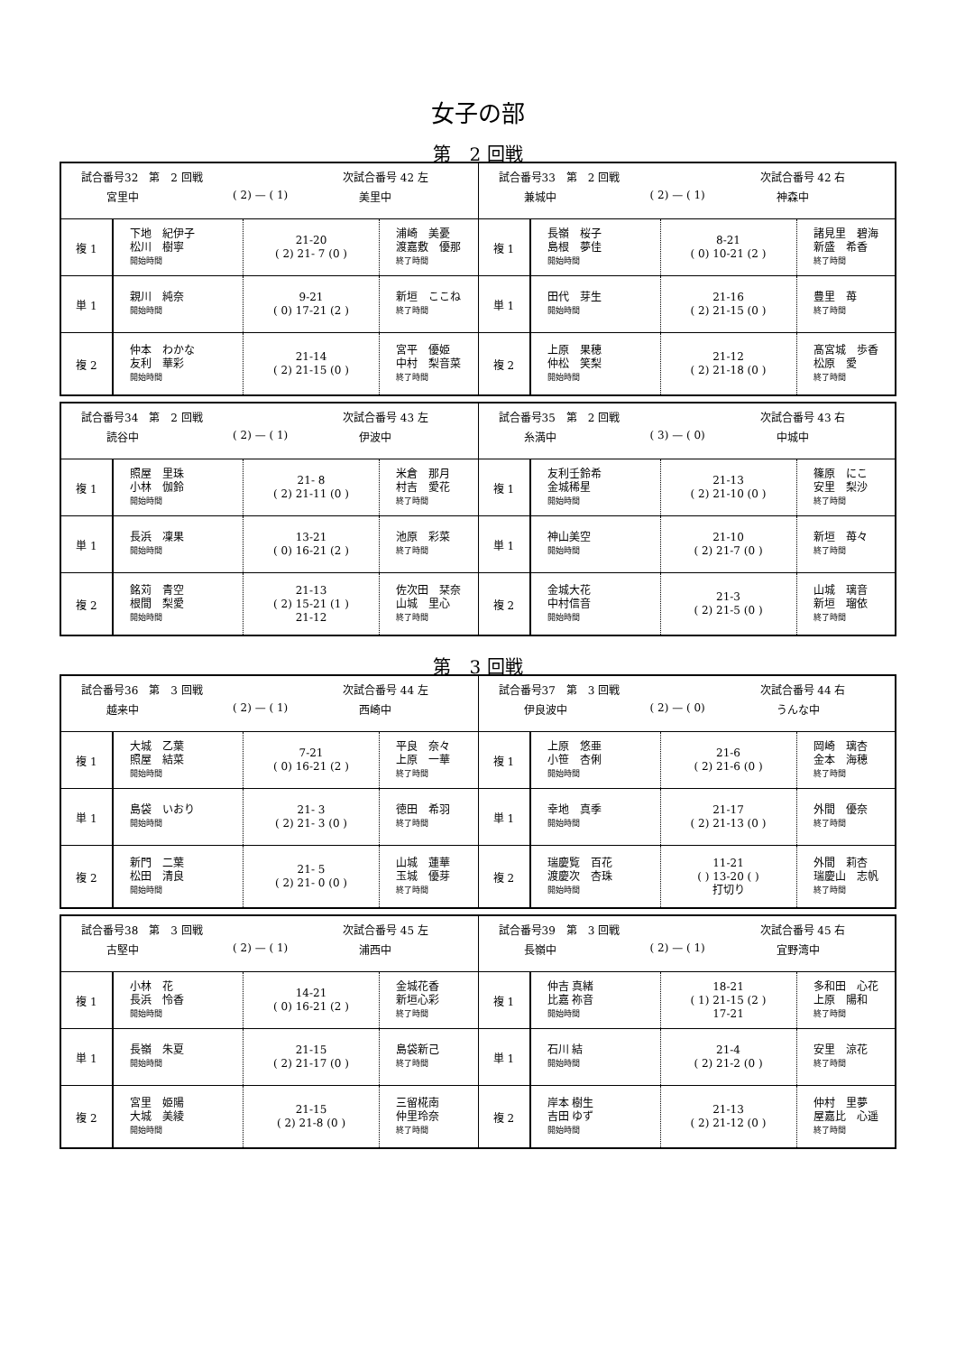女子の部
第　2 回戦
試合番号32　第　2 回戦 次試合番号 42 左
宮里中 ( 2) — ( 1) 美里中
| 複 1 | 下地 紀伊子 松川 樹寧 開始時間 | 21-20 ( 2) 21- 7 (0 ) | 浦崎 美憂 渡嘉敷 優那 終了時間 |
| 単 1 | 親川 純奈 開始時間 | 9-21 ( 0) 17-21 (2 ) | 新垣 ここね 終了時間 |
| 複 2 | 仲本 わかな 友利 華彩 開始時間 | 21-14 ( 2) 21-15 (0 ) | 宮平 優姫 中村 梨音菜 終了時間 |
試合番号33　第　2 回戦 次試合番号 42 右
兼城中 ( 2) — ( 1) 神森中
| 複 1 | 長嶺 桜子 島根 夢佳 開始時間 | 8-21 ( 0) 10-21 (2 ) | 諸見里 碧海 新盛 希香 終了時間 |
| 単 1 | 田代 芽生 開始時間 | 21-16 ( 2) 21-15 (0 ) | 豊里 苺 終了時間 |
| 複 2 | 上原 果穂 仲松 笑梨 開始時間 | 21-12 ( 2) 21-18 (0 ) | 髙宮城 歩香 松原 愛 終了時間 |
試合番号34　第　2 回戦 次試合番号 43 左
読谷中 ( 2) — ( 1) 伊波中
| 複 1 | 照屋 里珠 小林 伽鈴 開始時間 | 21- 8 ( 2) 21-11 (0 ) | 米倉 那月 村吉 愛花 終了時間 |
| 単 1 | 長浜 凜果 開始時間 | 13-21 ( 0) 16-21 (2 ) | 池原 彩菜 終了時間 |
| 複 2 | 銘苅 青空 根間 梨愛 開始時間 | 21-13 ( 2) 15-21 (1 ) 21-12 | 佐次田 栞奈 山城 里心 終了時間 |
試合番号35　第　2 回戦 次試合番号 43 右
糸満中 ( 3) — ( 0) 中城中
| 複 1 | 友利壬鈴希 金城稀星 開始時間 | 21-13 ( 2) 21-10 (0 ) | 篠原 にこ 安里 梨沙 終了時間 |
| 単 1 | 神山美空 開始時間 | 21-10 ( 2) 21-7 (0 ) | 新垣 苺々 終了時間 |
| 複 2 | 金城大花 中村信音 開始時間 | 21-3 ( 2) 21-5 (0 ) | 山城 璃音 新垣 瑠依 終了時間 |
第　3 回戦
試合番号36　第　3 回戦 次試合番号 44 左
越来中 ( 2) — ( 1) 西崎中
| 複 1 | 大城 乙葉 照屋 結菜 開始時間 | 7-21 ( 0) 16-21 (2 ) | 平良 奈々 上原 一華 終了時間 |
| 単 1 | 島袋 いおり 開始時間 | 21- 3 ( 2) 21- 3 (0 ) | 徳田 希羽 終了時間 |
| 複 2 | 新門 二葉 松田 清良 開始時間 | 21- 5 ( 2) 21- 0 (0 ) | 山城 蓮華 玉城 優芽 終了時間 |
試合番号37　第　3 回戦 次試合番号 44 右
伊良波中 ( 2) — ( 0) うんな中
| 複 1 | 上原 悠亜 小笹 杏俐 開始時間 | 21-6 ( 2) 21-6 (0 ) | 岡崎 璃杏 金本 海穂 終了時間 |
| 単 1 | 幸地 真季 開始時間 | 21-17 ( 2) 21-13 (0 ) | 外間 優奈 終了時間 |
| 複 2 | 瑞慶覧 百花 渡慶次 杏珠 開始時間 | 11-21 ( ) 13-20 ( ) 打切り | 外間 莉杏 瑞慶山 志帆 終了時間 |
試合番号38　第　3 回戦 次試合番号 45 左
古堅中 ( 2) — ( 1) 浦西中
| 複 1 | 小林 花 長浜 怜香 開始時間 | 14-21 ( 0) 16-21 (2 ) | 金城花香 新垣心彩 終了時間 |
| 単 1 | 長嶺 朱夏 開始時間 | 21-15 ( 2) 21-17 (0 ) | 島袋新己 終了時間 |
| 複 2 | 宮里 姫陽 大城 美綾 開始時間 | 21-15 ( 2) 21-8 (0 ) | 三留椛南 仲里玲奈 終了時間 |
試合番号39　第　3 回戦 次試合番号 45 右
長嶺中 ( 2) — ( 1) 宜野湾中
| 複 1 | 仲吉 真緒 比嘉 祢音 開始時間 | 18-21 ( 1) 21-15 (2 ) 17-21 | 多和田 心花 上原 陽和 終了時間 |
| 単 1 | 石川 結 開始時間 | 21-4 ( 2) 21-2 (0 ) | 安里 涼花 終了時間 |
| 複 2 | 岸本 樹生 吉田 ゆず 開始時間 | 21-13 ( 2) 21-12 (0 ) | 仲村 里夢 屋嘉比 心遥 終了時間 |